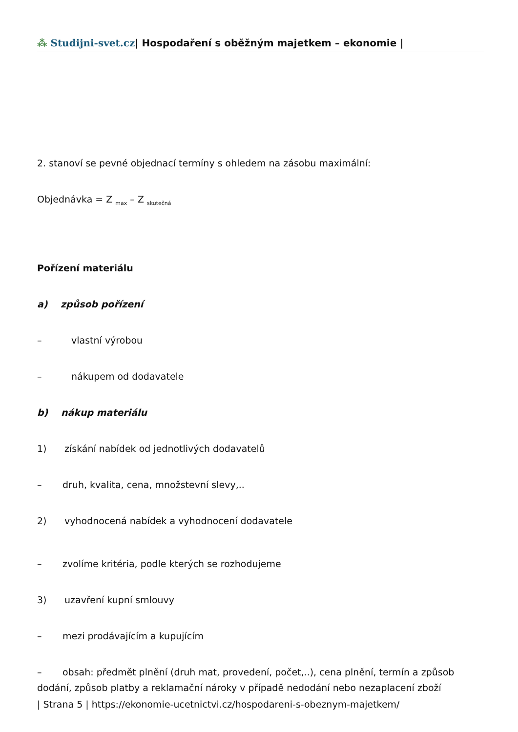⁂ Studijni-svet.cz| Hospodaření s oběžným majetkem – ekonomie |
2. stanoví se pevné objednací termíny s ohledem na zásobu maximální:
Objednávka = Z <sub>max</sub> – Z <sub>skutečná</sub>
Pořízení materiálu
a) způsob pořízení
– vlastní výrobou
– nákupem od dodavatele
b) nákup materiálu
1) získání nabídek od jednotlivých dodavatelů
– druh, kvalita, cena, množstevní slevy,..
2) vyhodnocená nabídek a vyhodnocení dodavatele
– zvolíme kritéria, podle kterých se rozhodujeme
3) uzavření kupní smlouvy
– mezi prodávajícím a kupujícím
– obsah: předmět plnění (druh mat, provedení, počet,..), cena plnění, termín a způsob dodání, způsob platby a reklamační nároky v případě nedodání nebo nezaplacení zboží
| Strana 5 | https://ekonomie-ucetnictvi.cz/hospodareni-s-obeznym-majetkem/